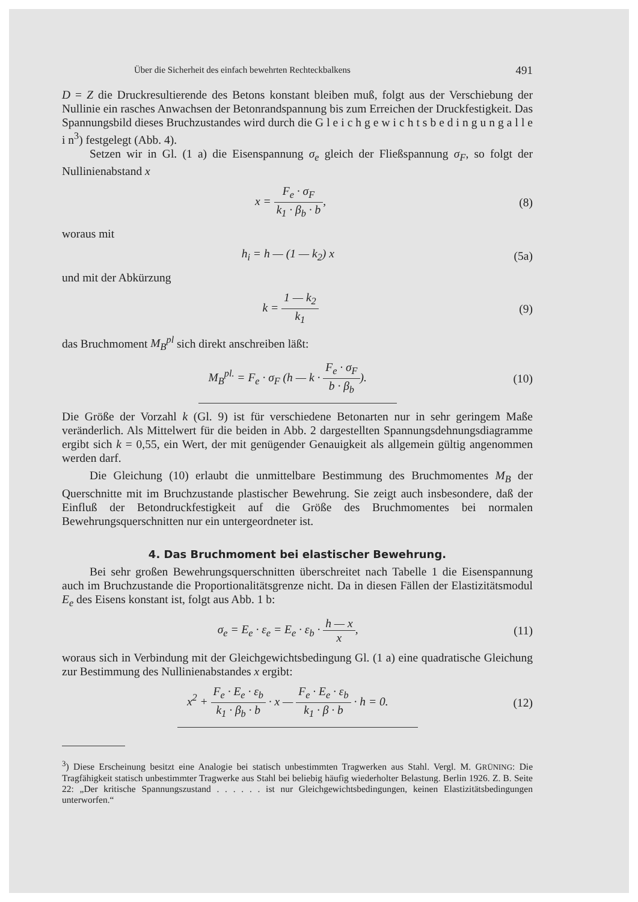Über die Sicherheit des einfach bewehrten Rechteckbalkens 491
D = Z die Druckresultierende des Betons konstant bleiben muß, folgt aus der Verschiebung der Nullinie ein rasches Anwachsen der Betonrandspannung bis zum Erreichen der Druckfestigkeit. Das Spannungsbild dieses Bruchzustandes wird durch die G l e i c h g e w i c h t s b e d i n g u n g a l l e i n<sup>3</sup>) festgelegt (Abb. 4).
Setzen wir in Gl. (1 a) die Eisenspannung σ<sub>e</sub> gleich der Fließspannung σ<sub>F</sub>, so folgt der Nullinienabstand x
x = F<sub>e</sub> · σ<sub>F</sub> k<sub>1</sub> · β<sub>b</sub> · b, (8)
woraus mit
h<sub>i</sub> = h — (1 — k<sub>2</sub>) x (5a)
und mit der Abkürzung
k = 1 — k<sub>2</sub> k<sub>1</sub> (9)
das Bruchmoment M<sub>B</sub><sup>pl</sup> sich direkt anschreiben läßt:
M<sub>B</sub><sup>pl.</sup> = F<sub>e</sub> · σ<sub>F</sub> (h — k · F<sub>e</sub> · σ<sub>F</sub> b · β<sub>b</sub>).
(10)
Die Größe der Vorzahl k (Gl. 9) ist für verschiedene Betonarten nur in sehr geringem Maße veränderlich. Als Mittelwert für die beiden in Abb. 2 dargestellten Spannungsdehnungsdiagramme ergibt sich k = 0,55, ein Wert, der mit genügender Genauigkeit als allgemein gültig angenommen werden darf.
Die Gleichung (10) erlaubt die unmittelbare Bestimmung des Bruchmomentes M<sub>B</sub> der Querschnitte mit im Bruchzustande plastischer Bewehrung. Sie zeigt auch insbesondere, daß der Einfluß der Betondruckfestigkeit auf die Größe des Bruchmomentes bei normalen Bewehrungsquerschnitten nur ein untergeordneter ist.
4. Das Bruchmoment bei elastischer Bewehrung.
Bei sehr großen Bewehrungsquerschnitten überschreitet nach Tabelle 1 die Eisenspannung auch im Bruchzustande die Proportionalitätsgrenze nicht. Da in diesen Fällen der Elastizitätsmodul E<sub>e</sub> des Eisens konstant ist, folgt aus Abb. 1 b:
σ<sub>e</sub> = E<sub>e</sub> · ε<sub>e</sub> = E<sub>e</sub> · ε<sub>b</sub> · h — x x,
(11)
woraus sich in Verbindung mit der Gleichgewichtsbedingung Gl. (1 a) eine quadratische Gleichung zur Bestimmung des Nullinienabstandes x ergibt:
x<sup>2</sup> + F<sub>e</sub> · E<sub>e</sub> · ε<sub>b</sub> k<sub>1</sub> · β<sub>b</sub> · b · x — F<sub>e</sub> · E<sub>e</sub> · ε<sub>b</sub> k<sub>1</sub> · β · b · h = 0.
(12)
<sup>3</sup>) Diese Erscheinung besitzt eine Analogie bei statisch unbestimmten Tragwerken aus Stahl. Vergl. M. GRÜNING: Die Tragfähigkeit statisch unbestimmter Tragwerke aus Stahl bei beliebig häufig wiederholter Belastung. Berlin 1926. Z. B. Seite 22: „Der kritische Spannungszustand . . . . . . ist nur Gleichgewichtsbedingungen, keinen Elastizitätsbedingungen unterworfen.“